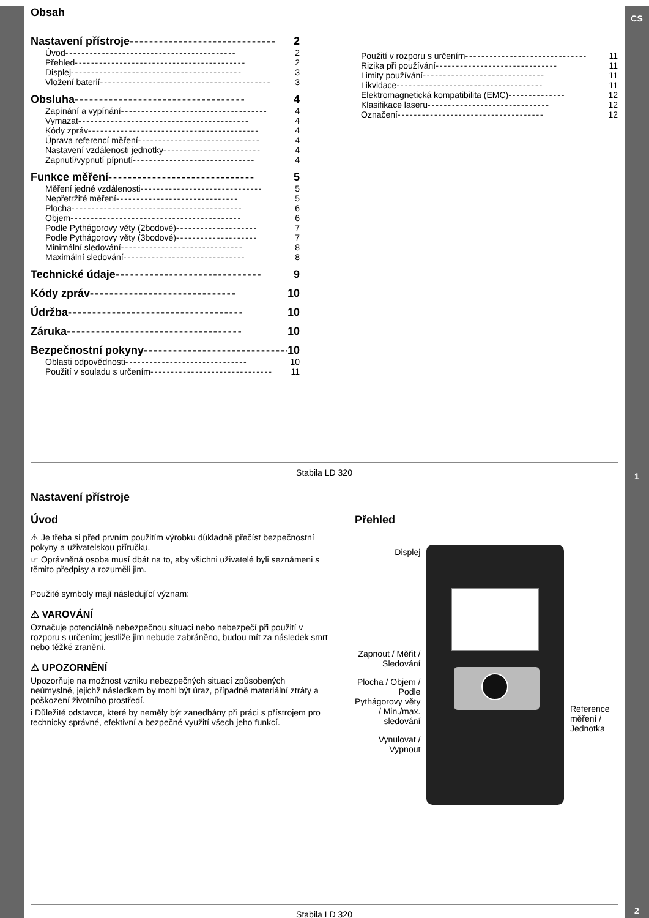CS
1
2
Obsah
Nastavení přístroje ------------------------------ 2
Úvod ------------------------------------------ 2
Přehled ------------------------------------------ 2
Displej ------------------------------------------ 3
Vložení baterií ------------------------------------------ 3
Obsluha ----------------------------------- 4
Zapínání a vypínání ------------------------------------ 4
Vymazat ------------------------------------------ 4
Kódy zpráv ------------------------------------------ 4
Úprava referencí měření ------------------------------ 4
Nastavení vzdálenosti jednotky ------------------------ 4
Zapnutí/vypnutí pípnutí ------------------------------ 4
Funkce měření ------------------------------ 5
Měření jedné vzdálenosti ------------------------------ 5
Nepřetržité měření ------------------------------ 5
Plocha ------------------------------------------ 6
Objem ------------------------------------------ 6
Podle Pythágorovy věty (2bodové) -------------------- 7
Podle Pythágorovy věty (3bodové) -------------------- 7
Minimální sledování ------------------------------ 8
Maximální sledování ------------------------------ 8
Technické údaje ------------------------------ 9
Kódy zpráv ------------------------------ 10
Údržba ------------------------------------ 10
Záruka ------------------------------------ 10
Bezpečnostní pokyny ------------------------------ 10
Oblasti odpovědnosti ------------------------------ 10
Použití v souladu s určením ------------------------------ 11
Použití v rozporu s určením ------------------------------ 11
Rizika při používání ------------------------------ 11
Limity používání ------------------------------ 11
Likvidace ------------------------------------ 11
Elektromagnetická kompatibilita (EMC) -------------- 12
Klasifikace laseru ------------------------------ 12
Označení ------------------------------------ 12
Stabila LD 320
Nastavení přístroje
Úvod
⚠ Je třeba si před prvním použitím výrobku důkladně přečíst bezpečnostní pokyny a uživatelskou příručku.
☞ Oprávněná osoba musí dbát na to, aby všichni uživatelé byli seznámeni s těmito předpisy a rozuměli jim.
Použité symboly mají následující význam:
⚠ VAROVÁNÍ
Označuje potenciálně nebezpečnou situaci nebo nebezpečí při použití v rozporu s určením; jestliže jim nebude zabráněno, budou mít za následek smrt nebo těžké zranění.
⚠ UPOZORNĚNÍ
Upozorňuje na možnost vzniku nebezpečných situací způsobených neúmyslně, jejichž následkem by mohl být úraz, případně materiální ztráty a poškození životního prostředí.
i Důležité odstavce, které by neměly být zanedbány při práci s přístrojem pro technicky správné, efektivní a bezpečné využití všech jeho funkcí.
Přehled
Displej
Zapnout / Měřit / Sledování
Plocha / Objem / Podle Pythágorovy věty / Min./max. sledování
Vynulovat / Vypnout
Reference měření / Jednotka
Stabila LD 320